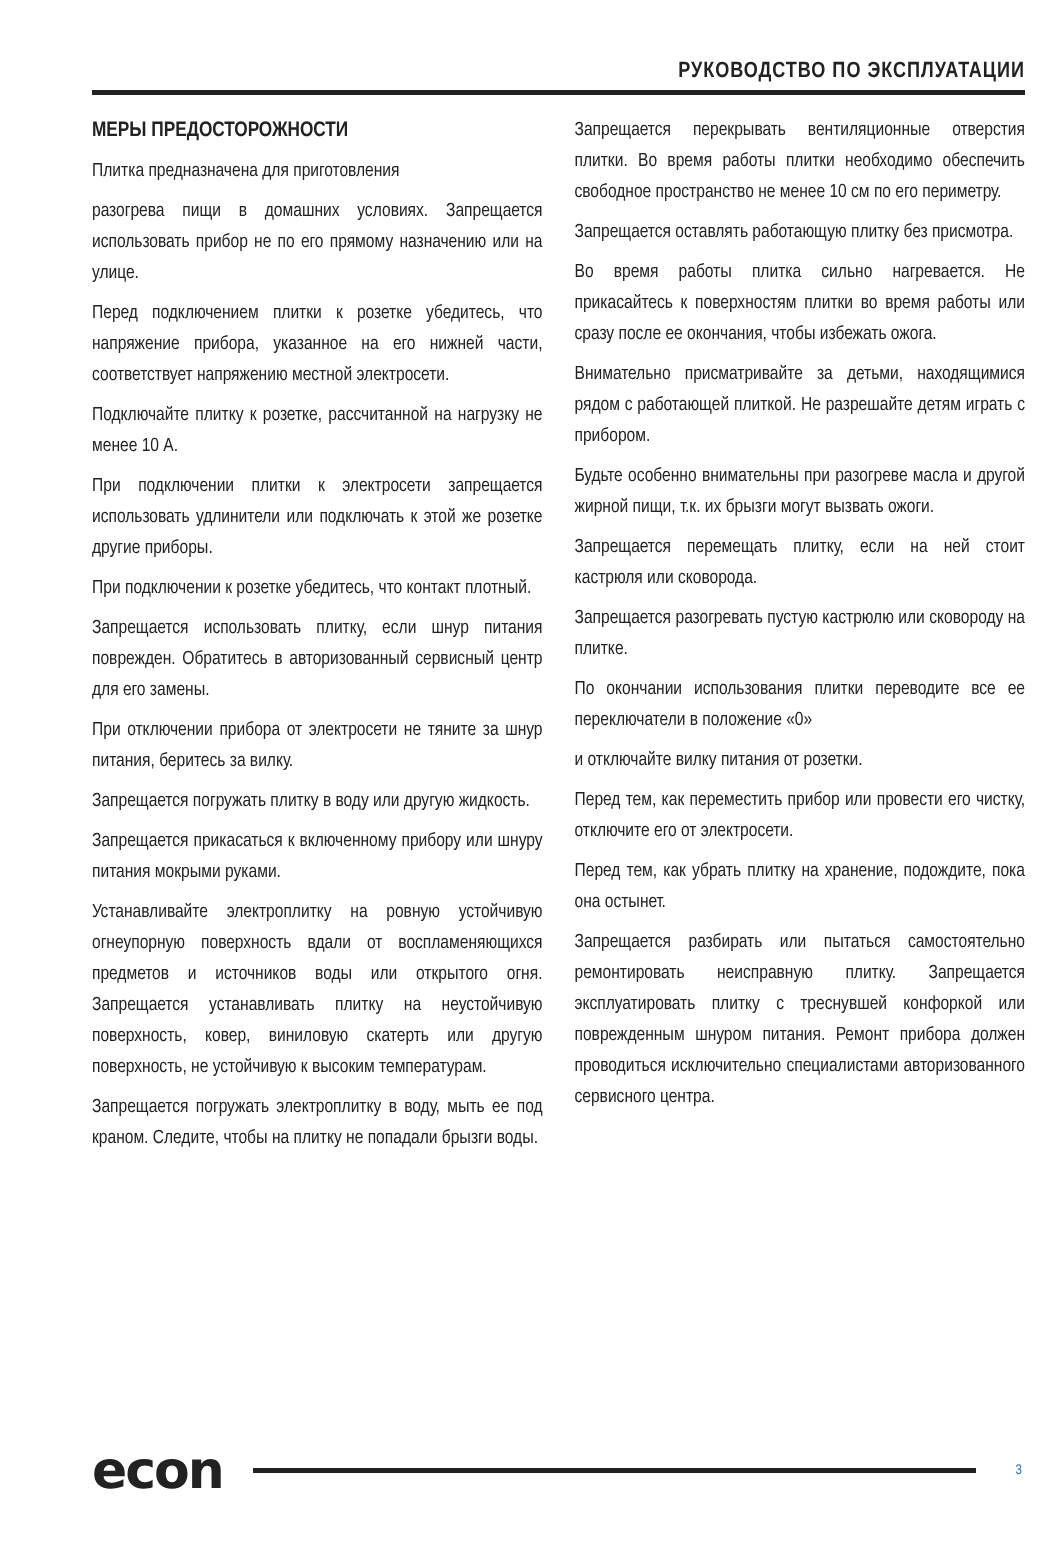РУКОВОДСТВО ПО ЭКСПЛУАТАЦИИ
МЕРЫ ПРЕДОСТОРОЖНОСТИ
Плитка предназначена для приготовления
разогрева пищи в домашних условиях. Запрещается использовать прибор не по его прямому назначению или на улице.
Перед подключением плитки к розетке убедитесь, что напряжение прибора, указанное на его нижней части, соответствует напряжению местной электросети.
Подключайте плитку к розетке, рассчитанной на нагрузку не менее 10 А.
При подключении плитки к электросети запрещается использовать удлинители или подключать к этой же розетке другие приборы.
При подключении к розетке убедитесь, что контакт плотный.
Запрещается использовать плитку, если шнур питания поврежден. Обратитесь в авторизованный сервисный центр для его замены.
При отключении прибора от электросети не тяните за шнур питания, беритесь за вилку.
Запрещается погружать плитку в воду или другую жидкость.
Запрещается прикасаться к включенному прибору или шнуру питания мокрыми руками.
Устанавливайте электроплитку на ровную устойчивую огнеупорную поверхность вдали от воспламеняющихся предметов и источников воды или открытого огня. Запрещается устанавливать плитку на неустойчивую поверхность, ковер, виниловую скатерть или другую поверхность, не устойчивую к высоким температурам.
Запрещается погружать электроплитку в воду, мыть ее под краном. Следите, чтобы на плитку не попадали брызги воды.
Запрещается перекрывать вентиляционные отверстия плитки. Во время работы плитки необходимо обеспечить свободное пространство не менее 10 см по его периметру.
Запрещается оставлять работающую плитку без присмотра.
Во время работы плитка сильно нагревается. Не прикасайтесь к поверхностям плитки во время работы или сразу после ее окончания, чтобы избежать ожога.
Внимательно присматривайте за детьми, находящимися рядом с работающей плиткой. Не разрешайте детям играть с прибором.
Будьте особенно внимательны при разогреве масла и другой жирной пищи, т.к. их брызги могут вызвать ожоги.
Запрещается перемещать плитку, если на ней стоит кастрюля или сковорода.
Запрещается разогревать пустую кастрюлю или сковороду на плитке.
По окончании использования плитки переводите все ее переключатели в положение «0»
и отключайте вилку питания от розетки.
Перед тем, как переместить прибор или провести его чистку, отключите его от электросети.
Перед тем, как убрать плитку на хранение, подождите, пока она остынет.
Запрещается разбирать или пытаться самостоятельно ремонтировать неисправную плитку. Запрещается эксплуатировать плитку с треснувшей конфоркой или поврежденным шнуром питания. Ремонт прибора должен проводиться исключительно специалистами авторизованного сервисного центра.
econ 3